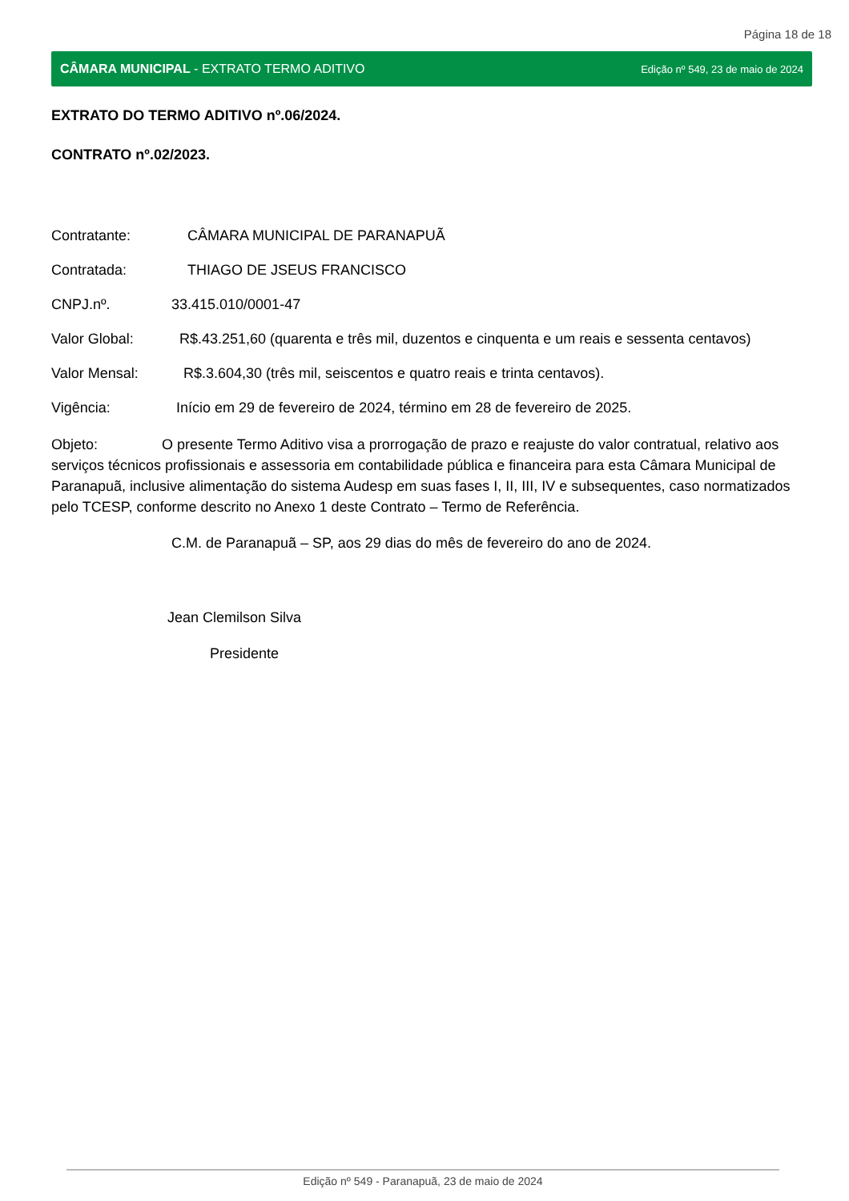Página 18 de 18
CÂMARA MUNICIPAL - EXTRATO TERMO ADITIVO Edição nº 549, 23 de maio de 2024
EXTRATO DO TERMO ADITIVO nº.06/2024.
CONTRATO nº.02/2023.
Contratante: CÂMARA MUNICIPAL DE PARANAPUÃ
Contratada: THIAGO DE JSEUS FRANCISCO
CNPJ.nº. 33.415.010/0001-47
Valor Global: R$.43.251,60 (quarenta e três mil, duzentos e cinquenta e um reais e sessenta centavos)
Valor Mensal: R$.3.604,30 (três mil, seiscentos e quatro reais e trinta centavos).
Vigência: Início em 29 de fevereiro de 2024, término em 28 de fevereiro de 2025.
Objeto: O presente Termo Aditivo visa a prorrogação de prazo e reajuste do valor contratual, relativo aos serviços técnicos profissionais e assessoria em contabilidade pública e financeira para esta Câmara Municipal de Paranapuã, inclusive alimentação do sistema Audesp em suas fases I, II, III, IV e subsequentes, caso normatizados pelo TCESP, conforme descrito no Anexo 1 deste Contrato – Termo de Referência.
C.M. de Paranapuã – SP, aos 29 dias do mês de fevereiro do ano de 2024.
Jean Clemilson Silva
Presidente
Edição nº 549 - Paranapuã, 23 de maio de 2024